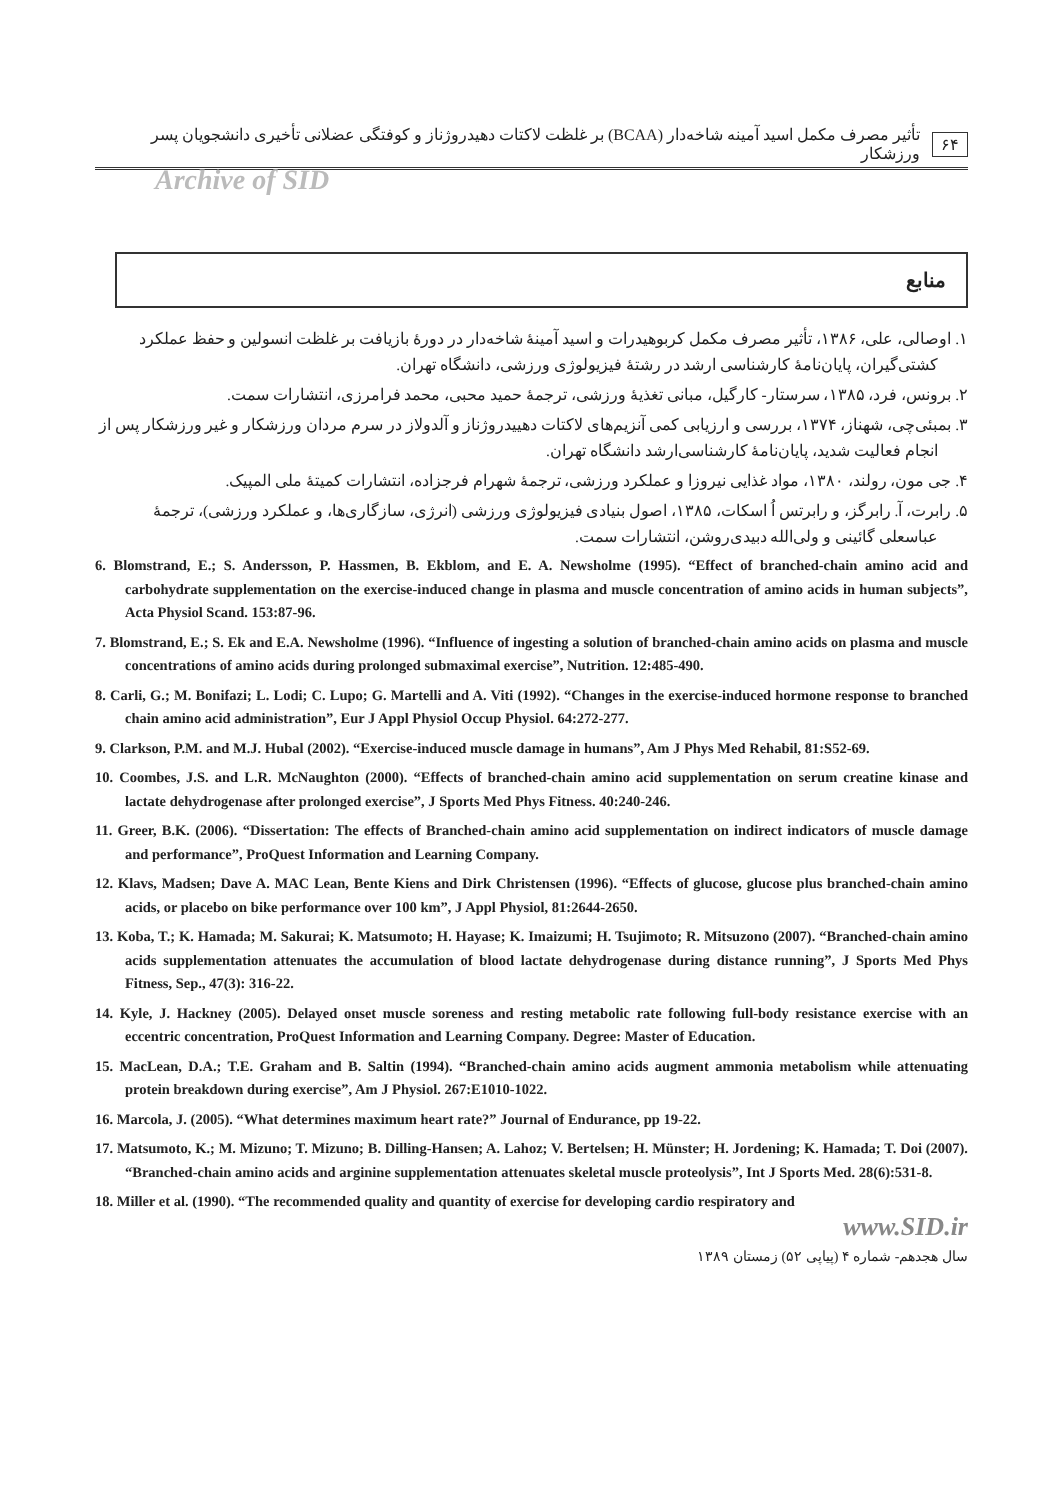۶۴ تأثیر مصرف مکمل اسید آمینه شاخه‌دار (BCAA) بر غلظت لاکتات دهیدروژناز و کوفتگی عضلانی تأخیری دانشجویان پسر ورزشکار
Archive of SID
منابع
۱. اوصالی، علی، ۱۳۸۶، تأثیر مصرف مکمل کربوهیدرات و اسید آمینهٔ شاخه‌دار در دورهٔ بازیافت بر غلظت انسولین و حفظ عملکرد کشتی‌گیران، پایان‌نامهٔ کارشناسی ارشد در رشتهٔ فیزیولوژی ورزشی، دانشگاه تهران.
۲. برونس، فرد، ۱۳۸۵، سرستار- کارگیل، مبانی تغذیهٔ ورزشی، ترجمهٔ حمید محبی، محمد فرامرزی، انتشارات سمت.
۳. بمبئی‌چی، شهناز، ۱۳۷۴، بررسی و ارزیابی کمی آنزیم‌های لاکتات دهییدروژناز و آلدولاز در سرم مردان ورزشکار و غیر ورزشکار پس از انجام فعالیت شدید، پایان‌نامهٔ کارشناسی‌ارشد دانشگاه تهران.
۴. جی مون، رولند، ۱۳۸۰، مواد غذایی نیروزا و عملکرد ورزشی، ترجمهٔ شهرام فرجزاده، انتشارات کمیتهٔ ملی المپیک.
۵. رابرت، آ. رابرگز، و رابرتس اُ اسکات، ۱۳۸۵، اصول بنیادی فیزیولوژی ورزشی (انرژی، سازگاری‌ها، و عملکرد ورزشی)، ترجمهٔ عباسعلی گائینی و ولی‌الله دبیدی‌روشن، انتشارات سمت.
6. Blomstrand, E.; S. Andersson, P. Hassmen, B. Ekblom, and E. A. Newsholme (1995). “Effect of branched-chain amino acid and carbohydrate supplementation on the exercise-induced change in plasma and muscle concentration of amino acids in human subjects”, Acta Physiol Scand. 153:87-96.
7. Blomstrand, E.; S. Ek and E.A. Newsholme (1996). “Influence of ingesting a solution of branched-chain amino acids on plasma and muscle concentrations of amino acids during prolonged submaximal exercise”, Nutrition. 12:485-490.
8. Carli, G.; M. Bonifazi; L. Lodi; C. Lupo; G. Martelli and A. Viti (1992). “Changes in the exercise-induced hormone response to branched chain amino acid administration”, Eur J Appl Physiol Occup Physiol. 64:272-277.
9. Clarkson, P.M. and M.J. Hubal (2002). “Exercise-induced muscle damage in humans”, Am J Phys Med Rehabil, 81:S52-69.
10. Coombes, J.S. and L.R. McNaughton (2000). “Effects of branched-chain amino acid supplementation on serum creatine kinase and lactate dehydrogenase after prolonged exercise”, J Sports Med Phys Fitness. 40:240-246.
11. Greer, B.K. (2006). “Dissertation: The effects of Branched-chain amino acid supplementation on indirect indicators of muscle damage and performance”, ProQuest Information and Learning Company.
12. Klavs, Madsen; Dave A. MAC Lean, Bente Kiens and Dirk Christensen (1996). “Effects of glucose, glucose plus branched-chain amino acids, or placebo on bike performance over 100 km”, J Appl Physiol, 81:2644-2650.
13. Koba, T.; K. Hamada; M. Sakurai; K. Matsumoto; H. Hayase; K. Imaizumi; H. Tsujimoto; R. Mitsuzono (2007). “Branched-chain amino acids supplementation attenuates the accumulation of blood lactate dehydrogenase during distance running”, J Sports Med Phys Fitness, Sep., 47(3): 316-22.
14. Kyle, J. Hackney (2005). Delayed onset muscle soreness and resting metabolic rate following full-body resistance exercise with an eccentric concentration, ProQuest Information and Learning Company. Degree: Master of Education.
15. MacLean, D.A.; T.E. Graham and B. Saltin (1994). “Branched-chain amino acids augment ammonia metabolism while attenuating protein breakdown during exercise”, Am J Physiol. 267:E1010-1022.
16. Marcola, J. (2005). “What determines maximum heart rate?” Journal of Endurance, pp 19-22.
17. Matsumoto, K.; M. Mizuno; T. Mizuno; B. Dilling-Hansen; A. Lahoz; V. Bertelsen; H. Münster; H. Jordening; K. Hamada; T. Doi (2007). “Branched-chain amino acids and arginine supplementation attenuates skeletal muscle proteolysis”, Int J Sports Med. 28(6):531-8.
18. Miller et al. (1990). “The recommended quality and quantity of exercise for developing cardio respiratory and
www.SID.ir
سال هجدهم- شماره ۴ (پیاپی ۵۲) زمستان ۱۳۸۹